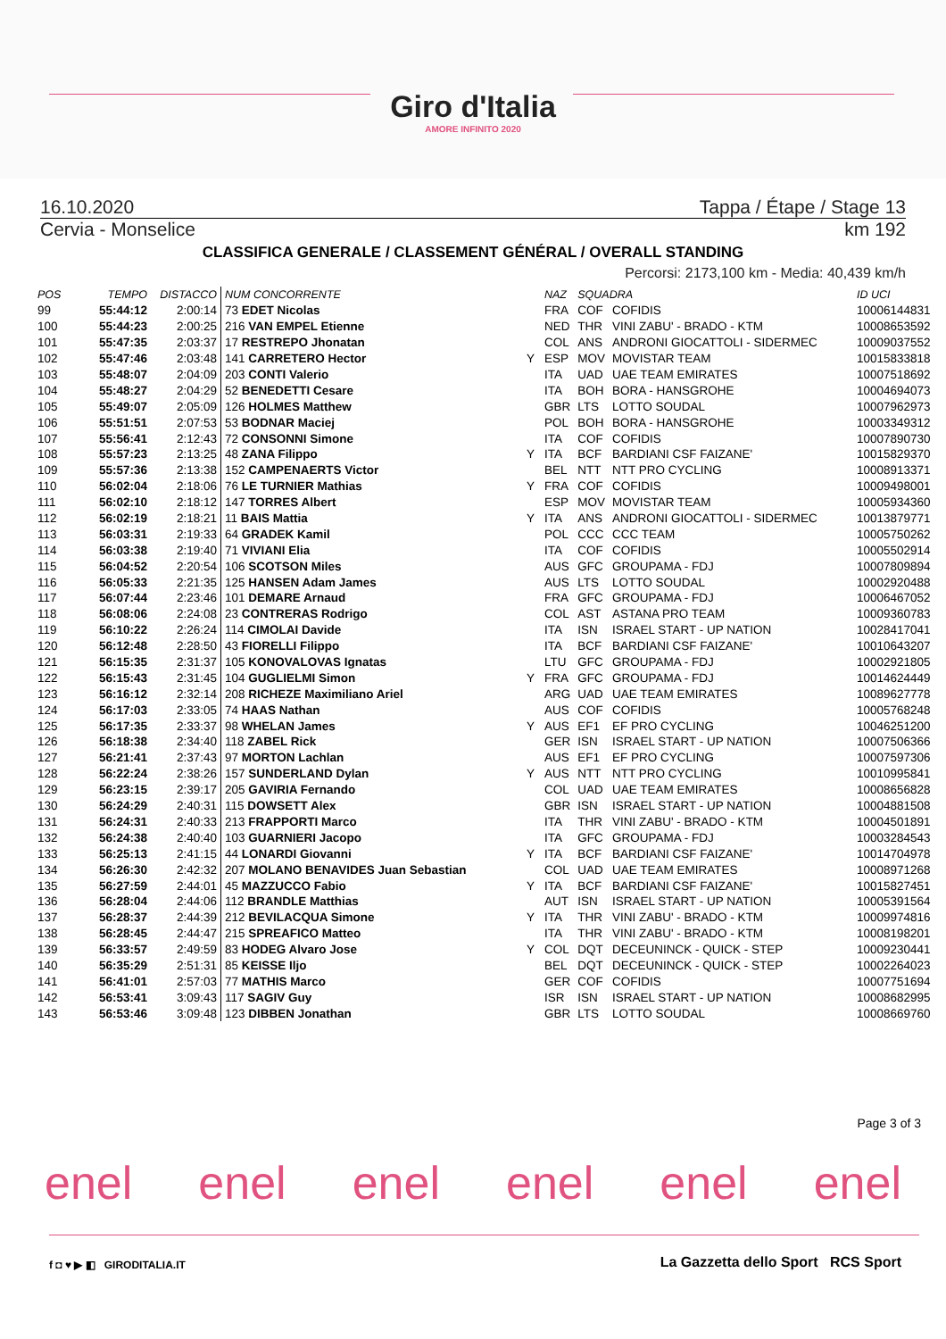Giro d'Italia
AMORE INFINITO 2020
16.10.2020 Tappa / Étape / Stage 13
Cervia - Monselice km 192
CLASSIFICA GENERALE / CLASSEMENT GÉNÉRAL / OVERALL STANDING
Percorsi: 2173,100 km - Media: 40,439 km/h
| POS | TEMPO | DISTACCO | NUM CONCORRENTE | | NAZ | SQUADRA | | ID UCI |
| --- | --- | --- | --- | --- | --- | --- | --- | --- |
| 99 | 55:44:12 | 2:00:14 | 73 EDET Nicolas | | FRA | COF | COFIDIS | 10006144831 |
| 100 | 55:44:23 | 2:00:25 | 216 VAN EMPEL Etienne | | NED | THR | VINI ZABU' - BRADO - KTM | 10008653592 |
| 101 | 55:47:35 | 2:03:37 | 17 RESTREPO Jhonatan | | COL | ANS | ANDRONI GIOCATTOLI - SIDERMEC | 10009037552 |
| 102 | 55:47:46 | 2:03:48 | 141 CARRETERO Hector | Y | ESP | MOV | MOVISTAR TEAM | 10015833818 |
| 103 | 55:48:07 | 2:04:09 | 203 CONTI Valerio | | ITA | UAD | UAE TEAM EMIRATES | 10007518692 |
| 104 | 55:48:27 | 2:04:29 | 52 BENEDETTI Cesare | | ITA | BOH | BORA - HANSGROHE | 10004694073 |
| 105 | 55:49:07 | 2:05:09 | 126 HOLMES Matthew | | GBR | LTS | LOTTO SOUDAL | 10007962973 |
| 106 | 55:51:51 | 2:07:53 | 53 BODNAR Maciej | | POL | BOH | BORA - HANSGROHE | 10003349312 |
| 107 | 55:56:41 | 2:12:43 | 72 CONSONNI Simone | | ITA | COF | COFIDIS | 10007890730 |
| 108 | 55:57:23 | 2:13:25 | 48 ZANA Filippo | Y | ITA | BCF | BARDIANI CSF FAIZANE' | 10015829370 |
| 109 | 55:57:36 | 2:13:38 | 152 CAMPENAERTS Victor | | BEL | NTT | NTT PRO CYCLING | 10008913371 |
| 110 | 56:02:04 | 2:18:06 | 76 LE TURNIER Mathias | Y | FRA | COF | COFIDIS | 10009498001 |
| 111 | 56:02:10 | 2:18:12 | 147 TORRES Albert | | ESP | MOV | MOVISTAR TEAM | 10005934360 |
| 112 | 56:02:19 | 2:18:21 | 11 BAIS Mattia | Y | ITA | ANS | ANDRONI GIOCATTOLI - SIDERMEC | 10013879771 |
| 113 | 56:03:31 | 2:19:33 | 64 GRADEK Kamil | | POL | CCC | CCC TEAM | 10005750262 |
| 114 | 56:03:38 | 2:19:40 | 71 VIVIANI Elia | | ITA | COF | COFIDIS | 10005502914 |
| 115 | 56:04:52 | 2:20:54 | 106 SCOTSON Miles | | AUS | GFC | GROUPAMA - FDJ | 10007809894 |
| 116 | 56:05:33 | 2:21:35 | 125 HANSEN Adam James | | AUS | LTS | LOTTO SOUDAL | 10002920488 |
| 117 | 56:07:44 | 2:23:46 | 101 DEMARE Arnaud | | FRA | GFC | GROUPAMA - FDJ | 10006467052 |
| 118 | 56:08:06 | 2:24:08 | 23 CONTRERAS Rodrigo | | COL | AST | ASTANA PRO TEAM | 10009360783 |
| 119 | 56:10:22 | 2:26:24 | 114 CIMOLAI Davide | | ITA | ISN | ISRAEL START - UP NATION | 10028417041 |
| 120 | 56:12:48 | 2:28:50 | 43 FIORELLI Filippo | | ITA | BCF | BARDIANI CSF FAIZANE' | 10010643207 |
| 121 | 56:15:35 | 2:31:37 | 105 KONOVALOVAS Ignatas | | LTU | GFC | GROUPAMA - FDJ | 10002921805 |
| 122 | 56:15:43 | 2:31:45 | 104 GUGLIELMI Simon | Y | FRA | GFC | GROUPAMA - FDJ | 10014624449 |
| 123 | 56:16:12 | 2:32:14 | 208 RICHEZE Maximiliano Ariel | | ARG | UAD | UAE TEAM EMIRATES | 10089627778 |
| 124 | 56:17:03 | 2:33:05 | 74 HAAS Nathan | | AUS | COF | COFIDIS | 10005768248 |
| 125 | 56:17:35 | 2:33:37 | 98 WHELAN James | Y | AUS | EF1 | EF PRO CYCLING | 10046251200 |
| 126 | 56:18:38 | 2:34:40 | 118 ZABEL Rick | | GER | ISN | ISRAEL START - UP NATION | 10007506366 |
| 127 | 56:21:41 | 2:37:43 | 97 MORTON Lachlan | | AUS | EF1 | EF PRO CYCLING | 10007597306 |
| 128 | 56:22:24 | 2:38:26 | 157 SUNDERLAND Dylan | Y | AUS | NTT | NTT PRO CYCLING | 10010995841 |
| 129 | 56:23:15 | 2:39:17 | 205 GAVIRIA Fernando | | COL | UAD | UAE TEAM EMIRATES | 10008656828 |
| 130 | 56:24:29 | 2:40:31 | 115 DOWSETT Alex | | GBR | ISN | ISRAEL START - UP NATION | 10004881508 |
| 131 | 56:24:31 | 2:40:33 | 213 FRAPPORTI Marco | | ITA | THR | VINI ZABU' - BRADO - KTM | 10004501891 |
| 132 | 56:24:38 | 2:40:40 | 103 GUARNIERI Jacopo | | ITA | GFC | GROUPAMA - FDJ | 10003284543 |
| 133 | 56:25:13 | 2:41:15 | 44 LONARDI Giovanni | Y | ITA | BCF | BARDIANI CSF FAIZANE' | 10014704978 |
| 134 | 56:26:30 | 2:42:32 | 207 MOLANO BENAVIDES Juan Sebastian | | COL | UAD | UAE TEAM EMIRATES | 10008971268 |
| 135 | 56:27:59 | 2:44:01 | 45 MAZZUCCO Fabio | Y | ITA | BCF | BARDIANI CSF FAIZANE' | 10015827451 |
| 136 | 56:28:04 | 2:44:06 | 112 BRANDLE Matthias | | AUT | ISN | ISRAEL START - UP NATION | 10005391564 |
| 137 | 56:28:37 | 2:44:39 | 212 BEVILACQUA Simone | Y | ITA | THR | VINI ZABU' - BRADO - KTM | 10009974816 |
| 138 | 56:28:45 | 2:44:47 | 215 SPREAFICO Matteo | | ITA | THR | VINI ZABU' - BRADO - KTM | 10008198201 |
| 139 | 56:33:57 | 2:49:59 | 83 HODEG Alvaro Jose | Y | COL | DQT | DECEUNINCK - QUICK - STEP | 10009230441 |
| 140 | 56:35:29 | 2:51:31 | 85 KEISSE Iljo | | BEL | DQT | DECEUNINCK - QUICK - STEP | 10002264023 |
| 141 | 56:41:01 | 2:57:03 | 77 MATHIS Marco | | GER | COF | COFIDIS | 10007751694 |
| 142 | 56:53:41 | 3:09:43 | 117 SAGIV Guy | | ISR | ISN | ISRAEL START - UP NATION | 10008682995 |
| 143 | 56:53:46 | 3:09:48 | 123 DIBBEN Jonathan | | GBR | LTS | LOTTO SOUDAL | 10008669760 |
Page 3 of 3
enel enel enel enel enel enel
f ◘ ♥ ▶ ◧ GIRODITALIA.IT
La Gazzetta dello Sport RCS Sport